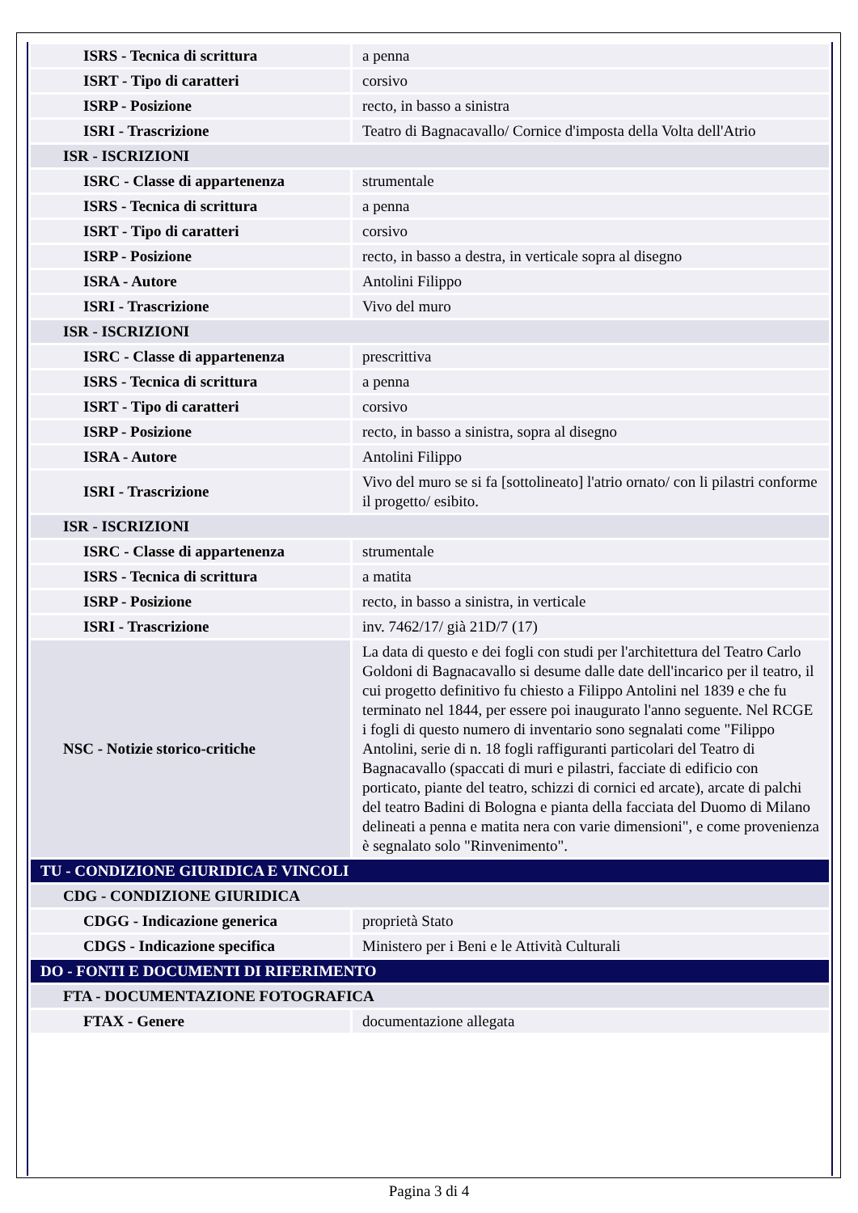| ISRS - Tecnica di scrittura | a penna |
| ISRT - Tipo di caratteri | corsivo |
| ISRP - Posizione | recto, in basso a sinistra |
| ISRI - Trascrizione | Teatro di Bagnacavallo/ Cornice d'imposta della Volta dell'Atrio |
| ISR - ISCRIZIONI | |
| ISRC - Classe di appartenenza | strumentale |
| ISRS - Tecnica di scrittura | a penna |
| ISRT - Tipo di caratteri | corsivo |
| ISRP - Posizione | recto, in basso a destra, in verticale sopra al disegno |
| ISRA - Autore | Antolini Filippo |
| ISRI - Trascrizione | Vivo del muro |
| ISR - ISCRIZIONI | |
| ISRC - Classe di appartenenza | prescrittiva |
| ISRS - Tecnica di scrittura | a penna |
| ISRT - Tipo di caratteri | corsivo |
| ISRP - Posizione | recto, in basso a sinistra, sopra al disegno |
| ISRA - Autore | Antolini Filippo |
| ISRI - Trascrizione | Vivo del muro se si fa [sottolineato] l'atrio ornato/ con li pilastri conforme il progetto/ esibito. |
| ISR - ISCRIZIONI | |
| ISRC - Classe di appartenenza | strumentale |
| ISRS - Tecnica di scrittura | a matita |
| ISRP - Posizione | recto, in basso a sinistra, in verticale |
| ISRI - Trascrizione | inv. 7462/17/ già 21D/7 (17) |
| NSC - Notizie storico-critiche | La data di questo e dei fogli con studi per l'architettura del Teatro Carlo Goldoni di Bagnacavallo si desume dalle date dell'incarico per il teatro, il cui progetto definitivo fu chiesto a Filippo Antolini nel 1839 e che fu terminato nel 1844, per essere poi inaugurato l'anno seguente. Nel RCGE i fogli di questo numero di inventario sono segnalati come "Filippo Antolini, serie di n. 18 fogli raffiguranti particolari del Teatro di Bagnacavallo (spaccati di muri e pilastri, facciate di edificio con porticato, piante del teatro, schizzi di cornici ed arcate), arcate di palchi del teatro Badini di Bologna e pianta della facciata del Duomo di Milano delineati a penna e matita nera con varie dimensioni", e come provenienza è segnalato solo "Rinvenimento". |
| TU - CONDIZIONE GIURIDICA E VINCOLI | |
| CDG - CONDIZIONE GIURIDICA | |
| CDGG - Indicazione generica | proprietà Stato |
| CDGS - Indicazione specifica | Ministero per i Beni e le Attività Culturali |
| DO - FONTI E DOCUMENTI DI RIFERIMENTO | |
| FTA - DOCUMENTAZIONE FOTOGRAFICA | |
| FTAX - Genere | documentazione allegata |
Pagina 3 di 4